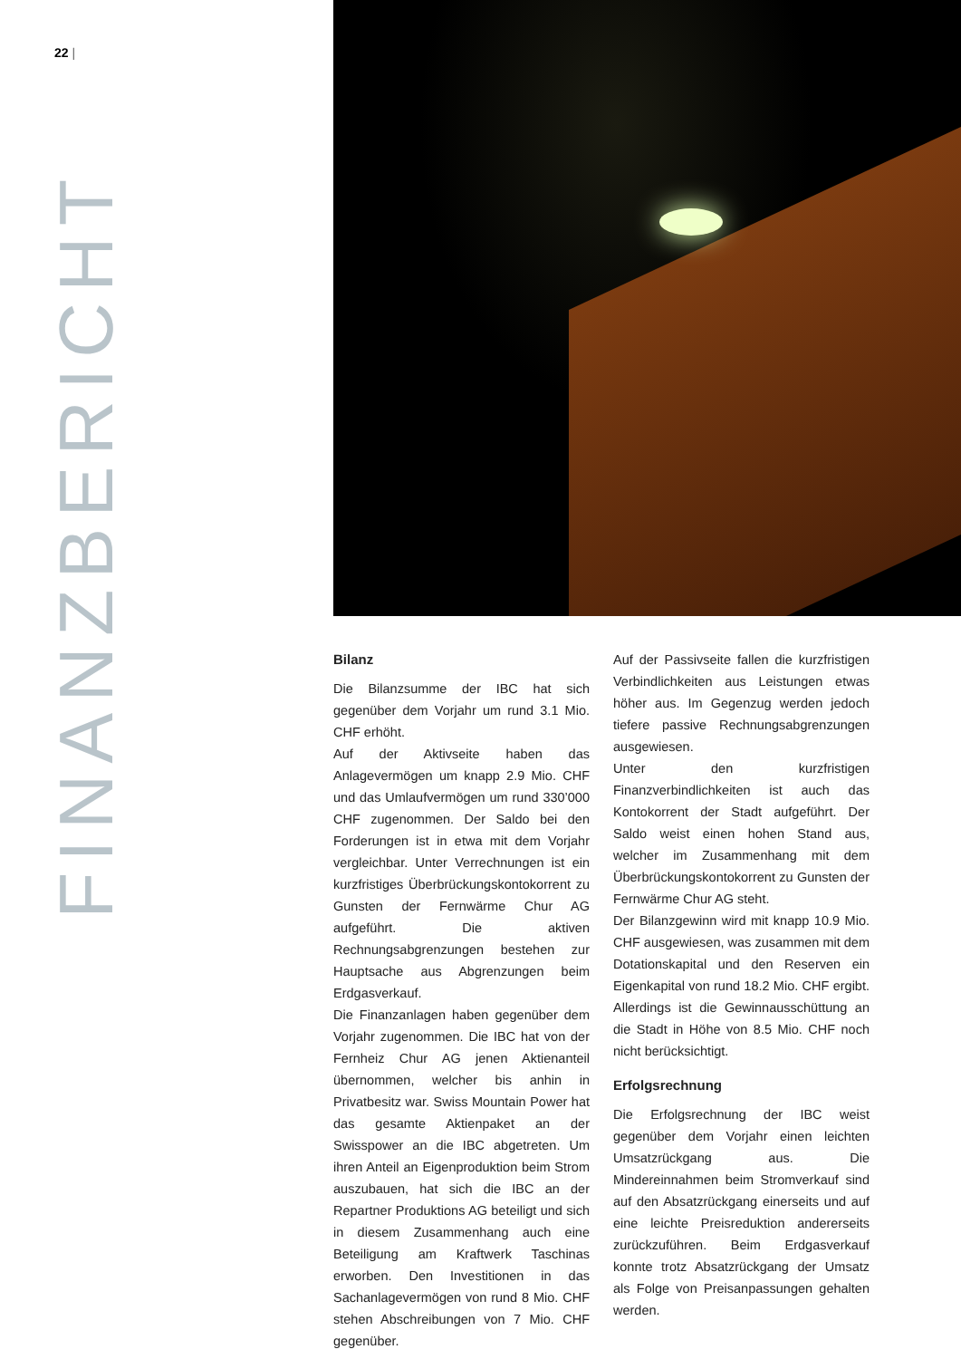22 |
FINANZBERICHT
Bilanz
Die Bilanzsumme der IBC hat sich gegenüber dem Vorjahr um rund 3.1 Mio. CHF erhöht.
Auf der Aktivseite haben das Anlagevermögen um knapp 2.9 Mio. CHF und das Umlaufvermögen um rund 330’000 CHF zugenommen. Der Saldo bei den Forderungen ist in etwa mit dem Vorjahr vergleichbar. Unter Verrechnungen ist ein kurzfristiges Überbrückungskontokorrent zu Gunsten der Fernwärme Chur AG aufgeführt. Die aktiven Rechnungsabgrenzungen bestehen zur Hauptsache aus Abgrenzungen beim Erdgasverkauf.
Die Finanzanlagen haben gegenüber dem Vorjahr zugenommen. Die IBC hat von der Fernheiz Chur AG jenen Aktienanteil übernommen, welcher bis anhin in Privatbesitz war. Swiss Mountain Power hat das gesamte Aktienpaket an der Swisspower an die IBC abgetreten. Um ihren Anteil an Eigenproduktion beim Strom auszubauen, hat sich die IBC an der Repartner Produktions AG beteiligt und sich in diesem Zusammenhang auch eine Beteiligung am Kraftwerk Taschinas erworben. Den Investitionen in das Sachanlagevermögen von rund 8 Mio. CHF stehen Abschreibungen von 7 Mio. CHF gegenüber.
Auf der Passivseite fallen die kurzfristigen Verbindlichkeiten aus Leistungen etwas höher aus. Im Gegenzug werden jedoch tiefere passive Rechnungsabgrenzungen ausgewiesen.
Unter den kurzfristigen Finanzverbindlichkeiten ist auch das Kontokorrent der Stadt aufgeführt. Der Saldo weist einen hohen Stand aus, welcher im Zusammenhang mit dem Überbrückungskontokorrent zu Gunsten der Fernwärme Chur AG steht.
Der Bilanzgewinn wird mit knapp 10.9 Mio. CHF ausgewiesen, was zusammen mit dem Dotationskapital und den Reserven ein Eigenkapital von rund 18.2 Mio. CHF ergibt. Allerdings ist die Gewinnausschüttung an die Stadt in Höhe von 8.5 Mio. CHF noch nicht berücksichtigt.
Erfolgsrechnung
Die Erfolgsrechnung der IBC weist gegenüber dem Vorjahr einen leichten Umsatzrückgang aus. Die Mindereinnahmen beim Stromverkauf sind auf den Absatzrückgang einerseits und auf eine leichte Preisreduktion andererseits zurückzuführen. Beim Erdgasverkauf konnte trotz Absatzrückgang der Umsatz als Folge von Preisanpassungen gehalten werden.